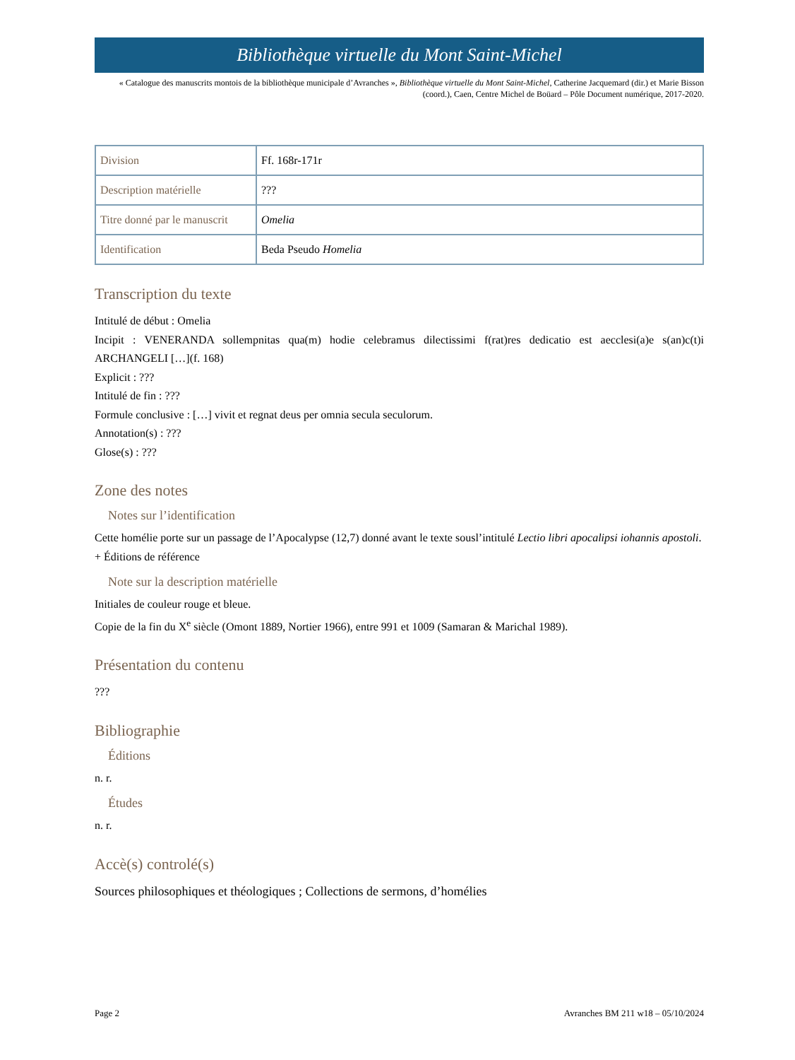Bibliothèque virtuelle du Mont Saint-Michel
« Catalogue des manuscrits montois de la bibliothèque municipale d’Avranches », Bibliothèque virtuelle du Mont Saint-Michel, Catherine Jacquemard (dir.) et Marie Bisson (coord.), Caen, Centre Michel de Boüard – Pôle Document numérique, 2017-2020.
| Division | Ff. 168r-171r |
| Description matérielle | ??? |
| Titre donné par le manuscrit | Omelia |
| Identification | Beda Pseudo Homelia |
Transcription du texte
Intitulé de début : Omelia
Incipit : VENERANDA sollempnitas qua(m) hodie celebramus dilectissimi f(rat)res dedicatio est aecclesi(a)e s(an)c(t)i ARCHANGELI […](f. 168)
Explicit : ???
Intitulé de fin : ???
Formule conclusive : […] vivit et regnat deus per omnia secula seculorum.
Annotation(s) : ???
Glose(s) : ???
Zone des notes
Notes sur l’identification
Cette homélie porte sur un passage de l’Apocalypse (12,7) donné avant le texte sousl’intitulé Lectio libri apocalipsi iohannis apostoli.
+ Éditions de référence
Note sur la description matérielle
Initiales de couleur rouge et bleue.
Copie de la fin du X<sup>e</sup> siècle (Omont 1889, Nortier 1966), entre 991 et 1009 (Samaran & Marichal 1989).
Présentation du contenu
???
Bibliographie
Éditions
n. r.
Études
n. r.
Accè(s) controlé(s)
Sources philosophiques et théologiques ; Collections de sermons, d’homélies
Page 2 Avranches BM 211 w18 – 05/10/2024